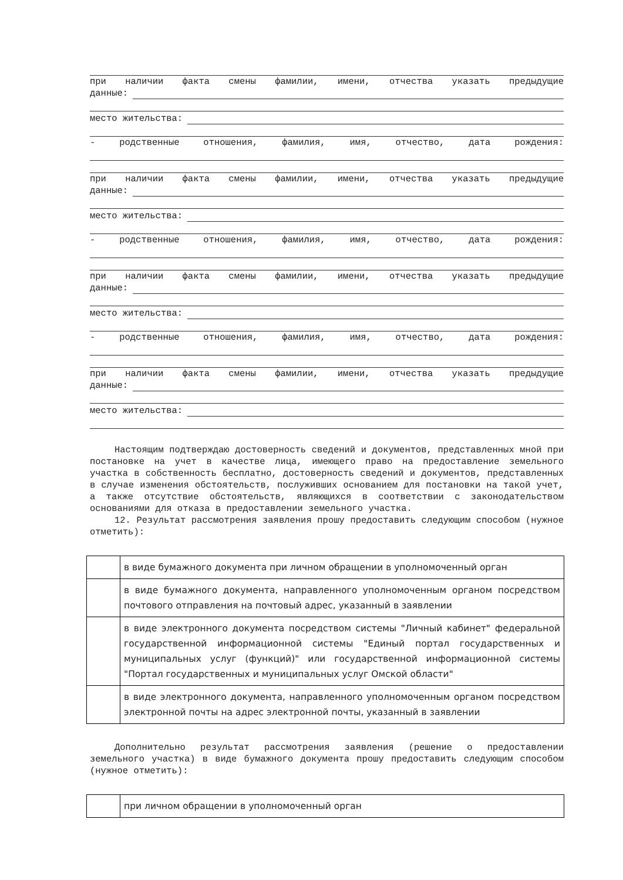при наличии факта смены фамилии, имени, отчества указать предыдущие
данные:
место жительства:
- родственные отношения, фамилия, имя, отчество, дата рождения:
при наличии факта смены фамилии, имени, отчества указать предыдущие
данные:
место жительства:
- родственные отношения, фамилия, имя, отчество, дата рождения:
при наличии факта смены фамилии, имени, отчества указать предыдущие
данные:
место жительства:
- родственные отношения, фамилия, имя, отчество, дата рождения:
при наличии факта смены фамилии, имени, отчества указать предыдущие
данные:
место жительства:
Настоящим подтверждаю достоверность сведений и документов, представленных мной при постановке на учет в качестве лица, имеющего право на предоставление земельного участка в собственность бесплатно, достоверность сведений и документов, представленных в случае изменения обстоятельств, послуживших основанием для постановки на такой учет, а также отсутствие обстоятельств, являющихся в соответствии с законодательством основаниями для отказа в предоставлении земельного участка.
12. Результат рассмотрения заявления прошу предоставить следующим способом (нужное отметить):
| | в виде бумажного документа при личном обращении в уполномоченный орган |
| | в виде бумажного документа, направленного уполномоченным органом посредством почтового отправления на почтовый адрес, указанный в заявлении |
| | в виде электронного документа посредством системы "Личный кабинет" федеральной государственной информационной системы "Единый портал государственных и муниципальных услуг (функций)" или государственной информационной системы "Портал государственных и муниципальных услуг Омской области" |
| | в виде электронного документа, направленного уполномоченным органом посредством электронной почты на адрес электронной почты, указанный в заявлении |
Дополнительно результат рассмотрения заявления (решение о предоставлении земельного участка) в виде бумажного документа прошу предоставить следующим способом (нужное отметить):
| | при личном обращении в уполномоченный орган |